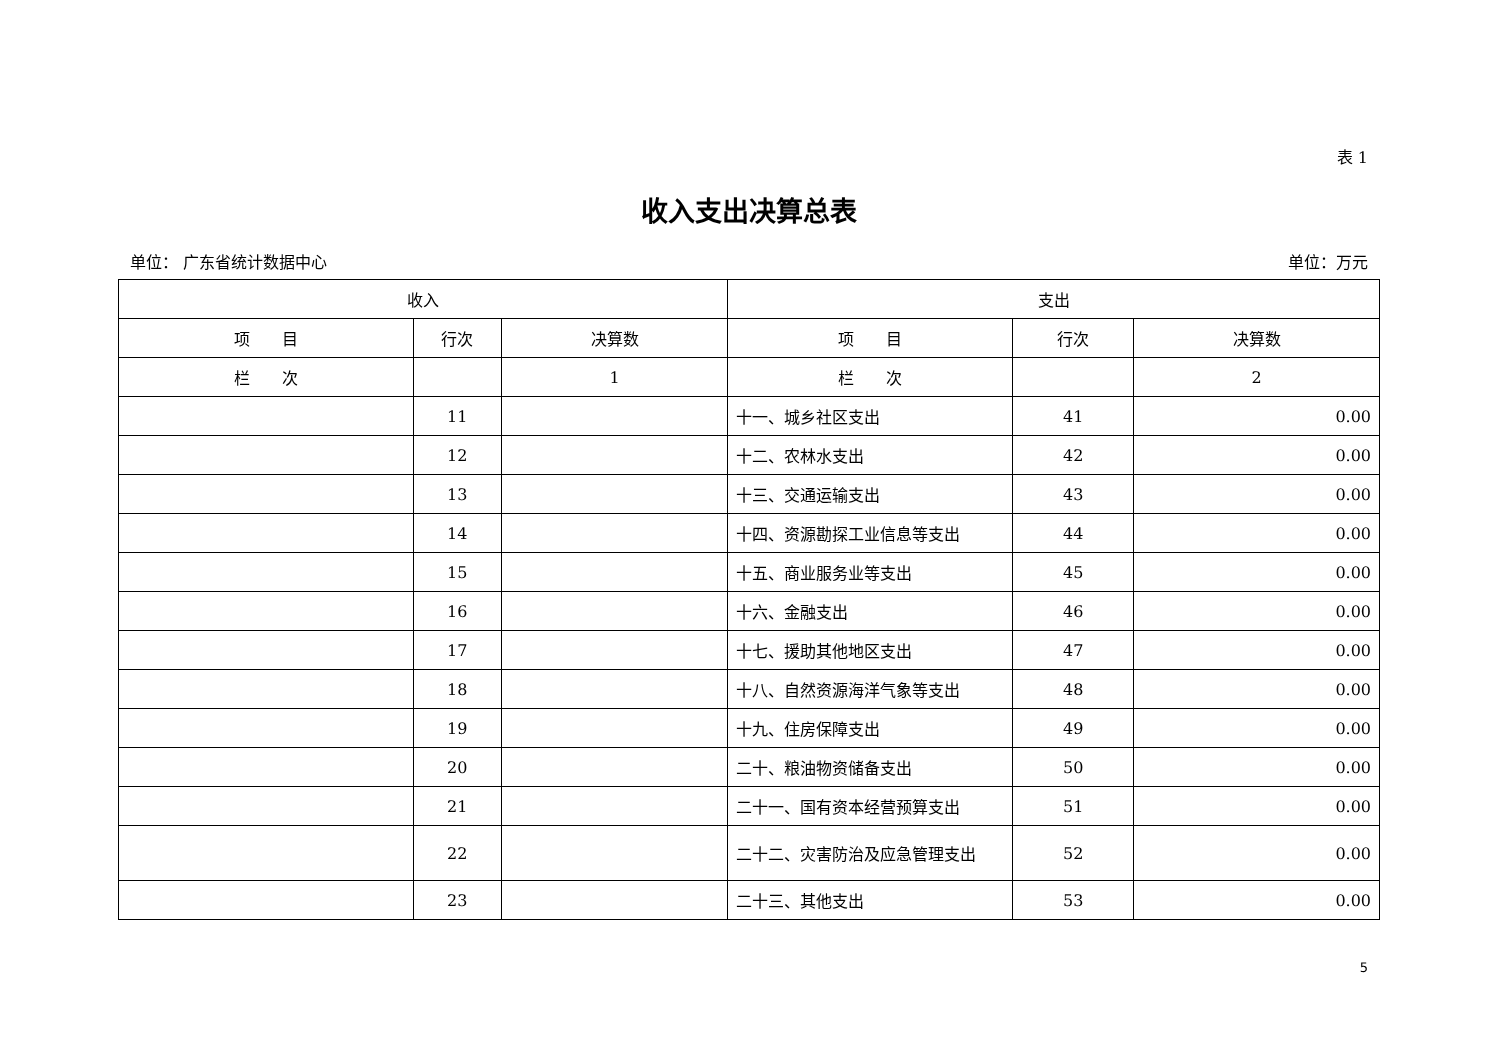表 1
收入支出决算总表
单位： 广东省统计数据中心 单位：万元
| 收入 | | | 支出 | | |
| --- | --- | --- | --- | --- | --- |
| 项 目 | 行次 | 决算数 | 项 目 | 行次 | 决算数 |
| 栏 次 | | 1 | 栏 次 | | 2 |
| | 11 | | 十一、城乡社区支出 | 41 | 0.00 |
| | 12 | | 十二、农林水支出 | 42 | 0.00 |
| | 13 | | 十三、交通运输支出 | 43 | 0.00 |
| | 14 | | 十四、资源勘探工业信息等支出 | 44 | 0.00 |
| | 15 | | 十五、商业服务业等支出 | 45 | 0.00 |
| | 16 | | 十六、金融支出 | 46 | 0.00 |
| | 17 | | 十七、援助其他地区支出 | 47 | 0.00 |
| | 18 | | 十八、自然资源海洋气象等支出 | 48 | 0.00 |
| | 19 | | 十九、住房保障支出 | 49 | 0.00 |
| | 20 | | 二十、粮油物资储备支出 | 50 | 0.00 |
| | 21 | | 二十一、国有资本经营预算支出 | 51 | 0.00 |
| | 22 | | 二十二、灾害防治及应急管理支出 | 52 | 0.00 |
| | 23 | | 二十三、其他支出 | 53 | 0.00 |
5